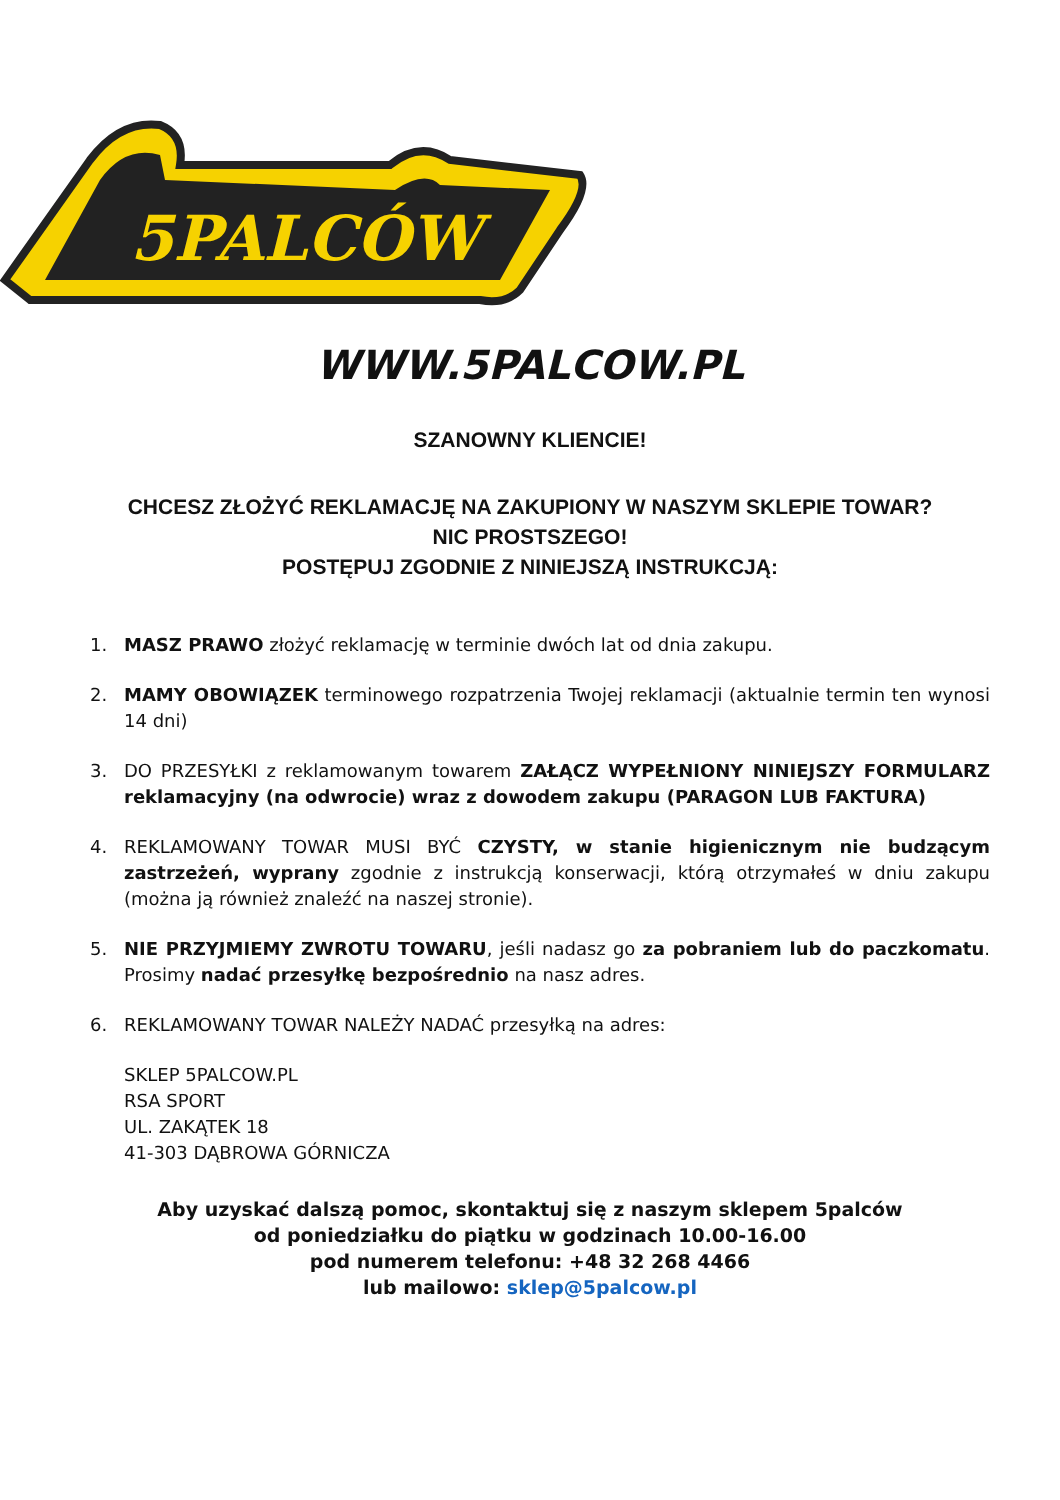5PALCÓW
WWW.5PALCOW.PL
SZANOWNY KLIENCIE!
CHCESZ ZŁOŻYĆ REKLAMACJĘ NA ZAKUPIONY W NASZYM SKLEPIE TOWAR?
NIC PROSTSZEGO!
POSTĘPUJ ZGODNIE Z NINIEJSZĄ INSTRUKCJĄ:
1. MASZ PRAWO złożyć reklamację w terminie dwóch lat od dnia zakupu.
2. MAMY OBOWIĄZEK terminowego rozpatrzenia Twojej reklamacji (aktualnie termin ten wynosi 14 dni)
3. DO PRZESYŁKI z reklamowanym towarem ZAŁĄCZ WYPEŁNIONY NINIEJSZY FORMULARZ reklamacyjny (na odwrocie) wraz z dowodem zakupu (PARAGON LUB FAKTURA)
4. REKLAMOWANY TOWAR MUSI BYĆ CZYSTY, w stanie higienicznym nie budzącym zastrzeżeń, wyprany zgodnie z instrukcją konserwacji, którą otrzymałeś w dniu zakupu (można ją również znaleźć na naszej stronie).
5. NIE PRZYJMIEMY ZWROTU TOWARU, jeśli nadasz go za pobraniem lub do paczkomatu. Prosimy nadać przesyłkę bezpośrednio na nasz adres.
6. REKLAMOWANY TOWAR NALEŻY NADAĆ przesyłką na adres:
SKLEP 5PALCOW.PL
RSA SPORT
UL. ZAKĄTEK 18
41-303 DĄBROWA GÓRNICZA
Aby uzyskać dalszą pomoc, skontaktuj się z naszym sklepem 5palców
od poniedziałku do piątku w godzinach 10.00-16.00
pod numerem telefonu: +48 32 268 4466
lub mailowo: sklep@5palcow.pl